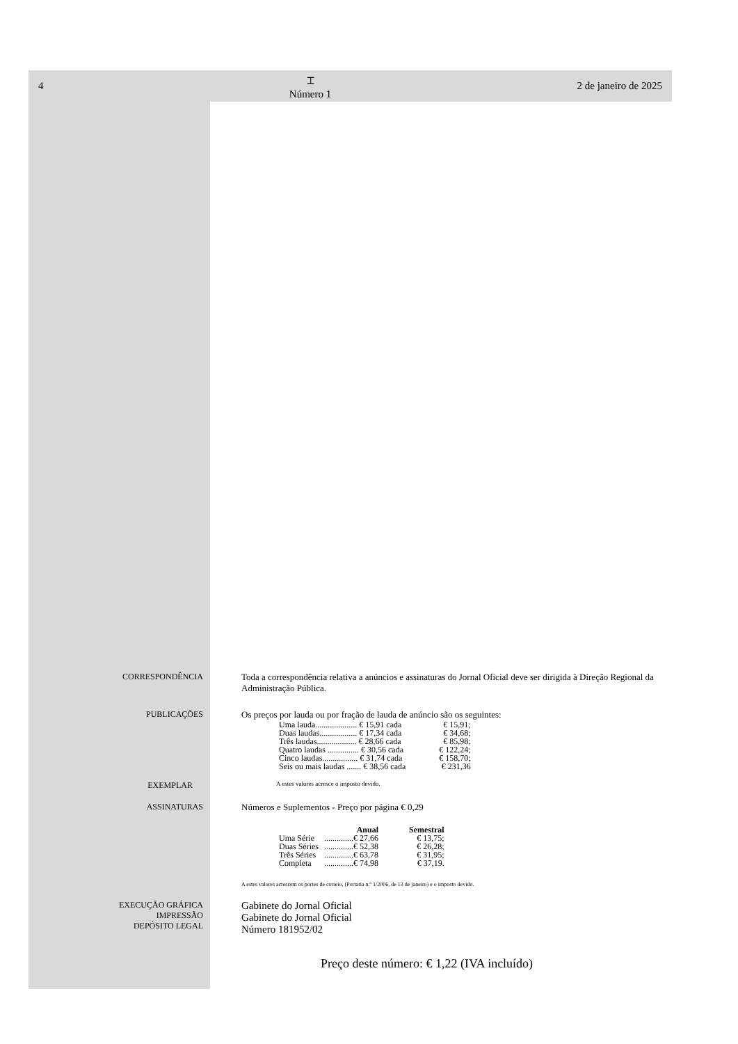4
⌶
Número 1
2 de janeiro de 2025
CORRESPONDÊNCIA Toda a correspondência relativa a anúncios e assinaturas do Jornal Oficial deve ser dirigida à Direção Regional da Administração Pública.
PUBLICAÇÕES Os preços por lauda ou por fração de lauda de anúncio são os seguintes:
| Uma lauda.................... € 15,91 cada | € 15,91; |
| Duas laudas.................. € 17,34 cada | € 34,68; |
| Três laudas................... € 28,66 cada | € 85,98; |
| Quatro laudas ............... € 30,56 cada | € 122,24; |
| Cinco laudas................. € 31,74 cada | € 158,70; |
| Seis ou mais laudas ....... € 38,56 cada | € 231,36 |
EXEMPLAR
A estes valores acresce o imposto devido.
ASSINATURAS Números e Suplementos - Preço por página € 0,29
| | Anual | Semestral |
| --- | --- | --- |
| Uma Série | ..............€ 27,66 | € 13,75; |
| Duas Séries | ..............€ 52,38 | € 26,28; |
| Três Séries | ..............€ 63,78 | € 31,95; |
| Completa | ..............€ 74,98 | € 37,19. |
A estes valores acrescem os portes de correio, (Portaria n.º 1/2006, de 13 de janeiro) e o imposto devido.
EXECUÇÃO GRÁFICA
IMPRESSÃO
DEPÓSITO LEGAL
Gabinete do Jornal Oficial
Gabinete do Jornal Oficial
Número 181952/02
Preço deste número: € 1,22 (IVA incluído)